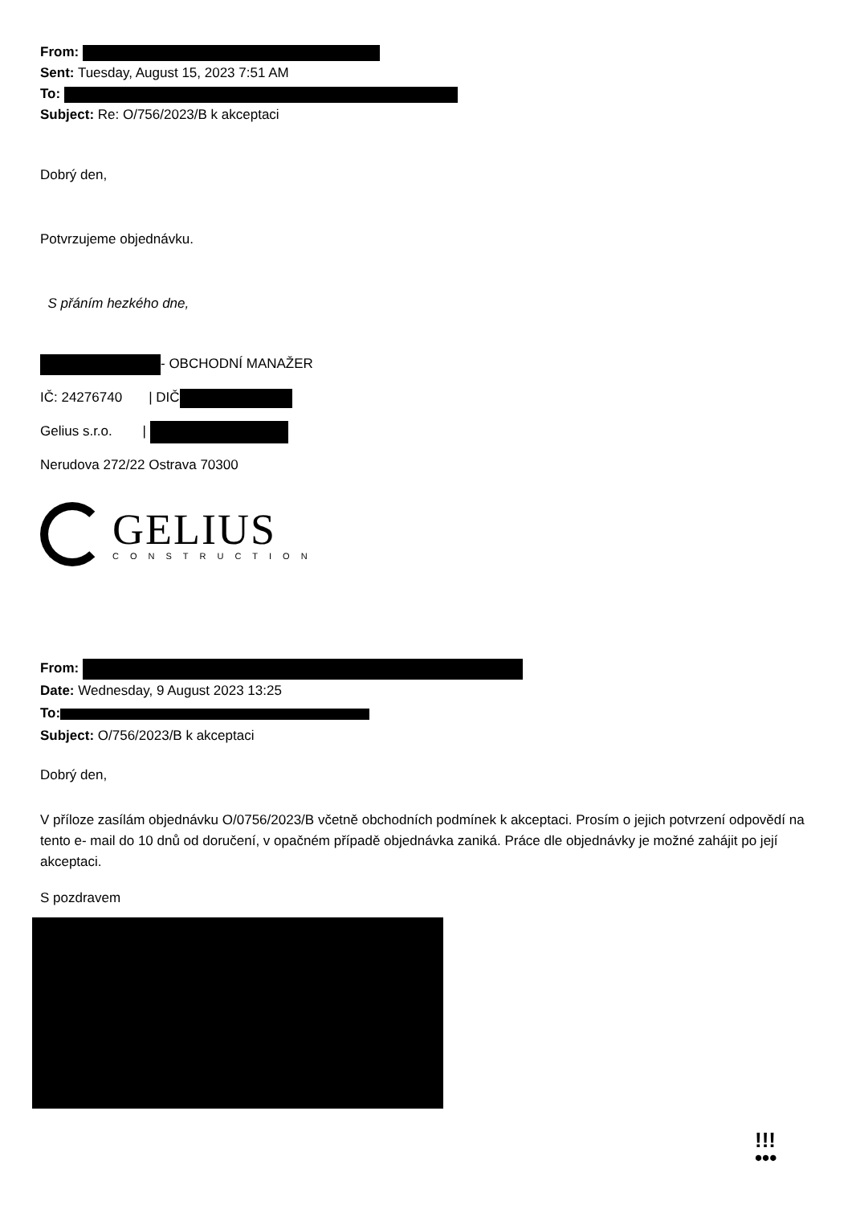From:
Sent: Tuesday, August 15, 2023 7:51 AM
To:
Subject: Re: O/756/2023/B k akceptaci
Dobrý den,
Potvrzujeme objednávku.
S přáním hezkého dne,
- OBCHODNÍ MANAŽER
IČ: 24276740 | DIČ
Gelius s.r.o. |
Nerudova 272/22 Ostrava 70300
GELIUS
CONSTRUCTION
From:
Date: Wednesday, 9 August 2023 13:25
To:
Subject: O/756/2023/B k akceptaci
Dobrý den,
V příloze zasílám objednávku O/0756/2023/B včetně obchodních podmínek k akceptaci. Prosím o jejich potvrzení odpovědí na tento e- mail do 10 dnů od doručení, v opačném případě objednávka zaniká. Práce dle objednávky je možné zahájit po její akceptaci.
S pozdravem
!!!
•••